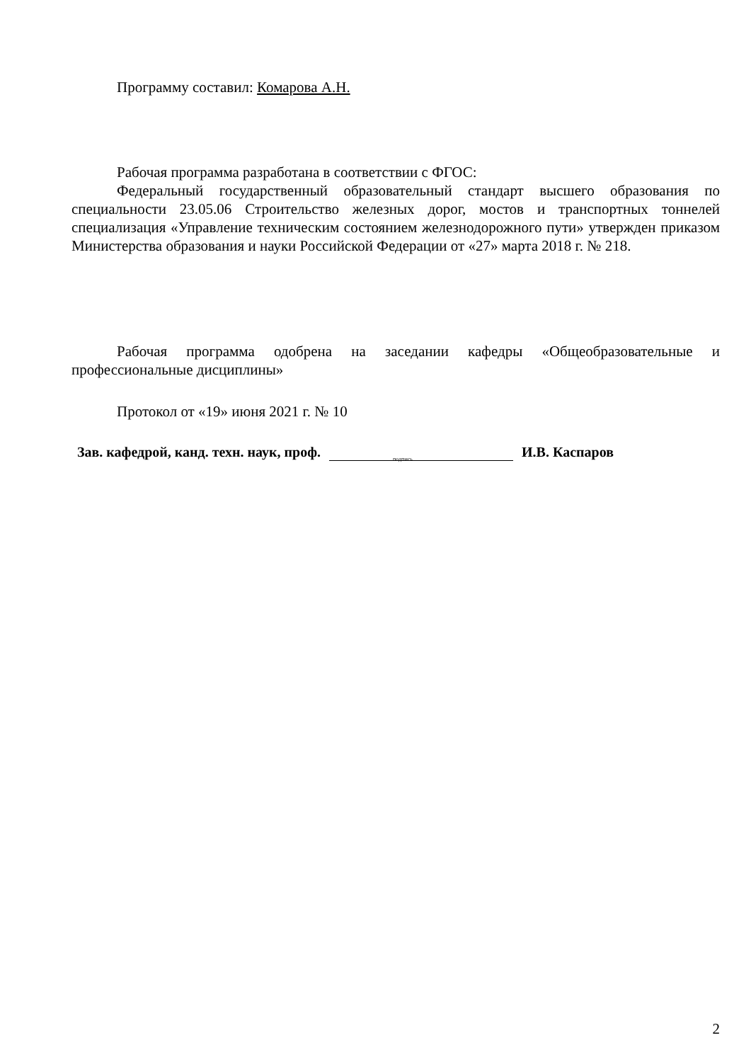Программу составил: Комарова А.Н.
Рабочая программа разработана в соответствии с ФГОС:
Федеральный государственный образовательный стандарт высшего образования по специальности 23.05.06 Строительство железных дорог, мостов и транспортных тоннелей специализация «Управление техническим состоянием железнодорожного пути» утвержден приказом Министерства образования и науки Российской Федерации от «27» марта 2018 г. № 218.
Рабочая программа одобрена на заседании кафедры «Общеобразовательные и профессиональные дисциплины»
Протокол от «19» июня 2021 г. № 10
Зав. кафедрой, канд. техн. наук, проф.
подпись
И.В. Каспаров
2